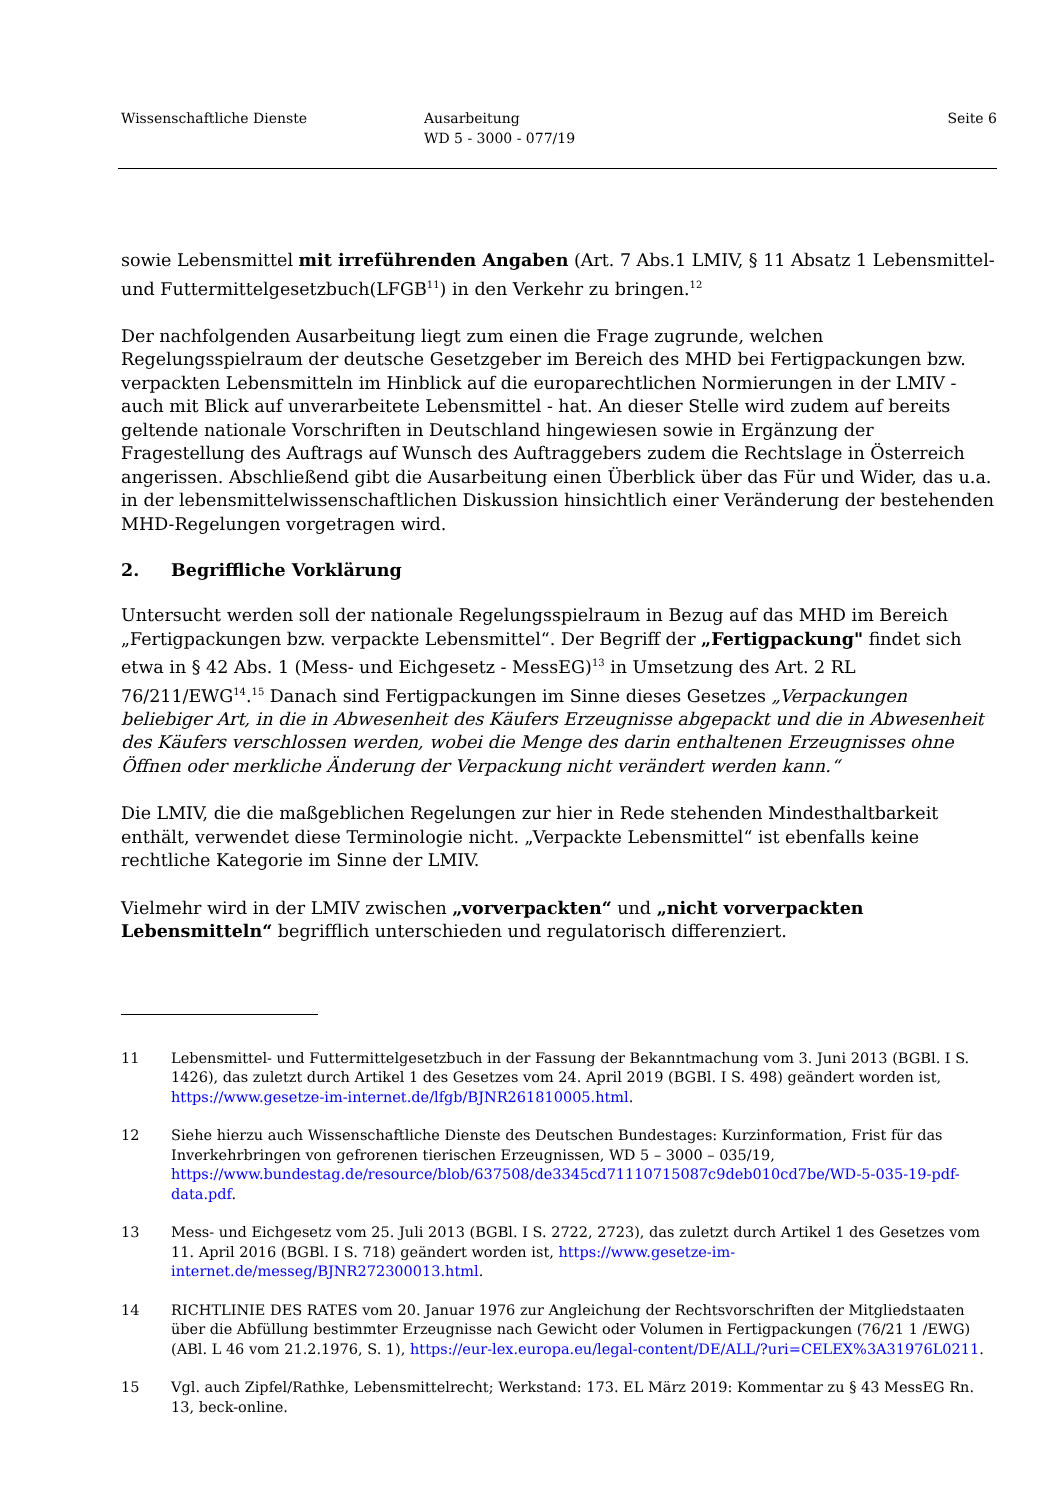Wissenschaftliche Dienste Ausarbeitung
WD 5 - 3000 - 077/19
Seite 6
sowie Lebensmittel mit irreführenden Angaben (Art. 7 Abs.1 LMIV, § 11 Absatz 1 Lebensmittel- und Futtermittelgesetzbuch(LFGB<sup>11</sup>) in den Verkehr zu bringen.<sup>12</sup>
Der nachfolgenden Ausarbeitung liegt zum einen die Frage zugrunde, welchen Regelungsspielraum der deutsche Gesetzgeber im Bereich des MHD bei Fertigpackungen bzw. verpackten Lebensmitteln im Hinblick auf die europarechtlichen Normierungen in der LMIV - auch mit Blick auf unverarbeitete Lebensmittel - hat. An dieser Stelle wird zudem auf bereits geltende nationale Vorschriften in Deutschland hingewiesen sowie in Ergänzung der Fragestellung des Auftrags auf Wunsch des Auftraggebers zudem die Rechtslage in Österreich angerissen. Abschließend gibt die Ausarbeitung einen Überblick über das Für und Wider, das u.a. in der lebensmittelwissenschaftlichen Diskussion hinsichtlich einer Veränderung der bestehenden MHD-Regelungen vorgetragen wird.
2. Begriffliche Vorklärung
Untersucht werden soll der nationale Regelungsspielraum in Bezug auf das MHD im Bereich „Fertigpackungen bzw. verpackte Lebensmittel“. Der Begriff der „Fertigpackung" findet sich etwa in § 42 Abs. 1 (Mess- und Eichgesetz - MessEG)<sup>13</sup> in Umsetzung des Art. 2 RL 76/211/EWG<sup>14</sup>.<sup>15</sup> Danach sind Fertigpackungen im Sinne dieses Gesetzes „Verpackungen beliebiger Art, in die in Abwesenheit des Käufers Erzeugnisse abgepackt und die in Abwesenheit des Käufers verschlossen werden, wobei die Menge des darin enthaltenen Erzeugnisses ohne Öffnen oder merkliche Änderung der Verpackung nicht verändert werden kann.“
Die LMIV, die die maßgeblichen Regelungen zur hier in Rede stehenden Mindesthaltbarkeit enthält, verwendet diese Terminologie nicht. „Verpackte Lebensmittel“ ist ebenfalls keine rechtliche Kategorie im Sinne der LMIV.
Vielmehr wird in der LMIV zwischen „vorverpackten“ und „nicht vorverpackten Lebensmitteln“ begrifflich unterschieden und regulatorisch differenziert.
11 Lebensmittel- und Futtermittelgesetzbuch in der Fassung der Bekanntmachung vom 3. Juni 2013 (BGBl. I S. 1426), das zuletzt durch Artikel 1 des Gesetzes vom 24. April 2019 (BGBl. I S. 498) geändert worden ist, https://www.gesetze-im-internet.de/lfgb/BJNR261810005.html.
12 Siehe hierzu auch Wissenschaftliche Dienste des Deutschen Bundestages: Kurzinformation, Frist für das Inverkehrbringen von gefrorenen tierischen Erzeugnissen, WD 5 – 3000 – 035/19, https://www.bundestag.de/resource/blob/637508/de3345cd71110715087c9deb010cd7be/WD-5-035-19-pdf-data.pdf.
13 Mess- und Eichgesetz vom 25. Juli 2013 (BGBl. I S. 2722, 2723), das zuletzt durch Artikel 1 des Gesetzes vom 11. April 2016 (BGBl. I S. 718) geändert worden ist, https://www.gesetze-im-internet.de/messeg/BJNR272300013.html.
14 RICHTLINIE DES RATES vom 20. Januar 1976 zur Angleichung der Rechtsvorschriften der Mitgliedstaaten über die Abfüllung bestimmter Erzeugnisse nach Gewicht oder Volumen in Fertigpackungen (76/21 1 /EWG) (ABl. L 46 vom 21.2.1976, S. 1), https://eur-lex.europa.eu/legal-content/DE/ALL/?uri=CELEX%3A31976L0211.
15 Vgl. auch Zipfel/Rathke, Lebensmittelrecht; Werkstand: 173. EL März 2019: Kommentar zu § 43 MessEG Rn. 13, beck-online.